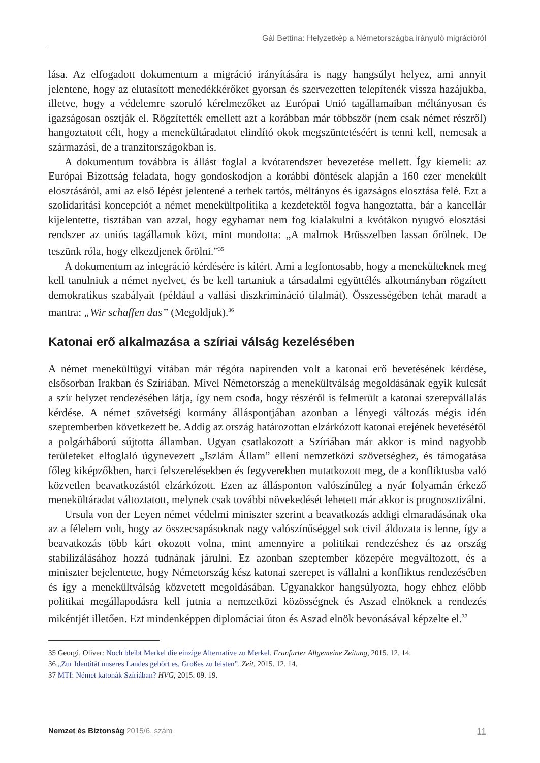Gál Bettina: Helyzetkép a Németországba irányuló migrációról
lása. Az elfogadott dokumentum a migráció irányítására is nagy hangsúlyt helyez, ami annyit jelentene, hogy az elutasított menedékkérőket gyorsan és szervezetten telepítenék vissza hazájukba, illetve, hogy a védelemre szoruló kérelmezőket az Európai Unió tagállamaiban méltányosan és igazságosan osztják el. Rögzítették emellett azt a korábban már többször (nem csak német részről) hangoztatott célt, hogy a menekültáradatot elindító okok megszüntetéséért is tenni kell, nemcsak a származási, de a tranzitországokban is.
A dokumentum továbbra is állást foglal a kvótarendszer bevezetése mellett. Így kiemeli: az Európai Bizottság feladata, hogy gondoskodjon a korábbi döntések alapján a 160 ezer menekült elosztásáról, ami az első lépést jelentené a terhek tartós, méltányos és igazságos elosztása felé. Ezt a szolidaritási koncepciót a német menekültpolitika a kezdetektől fogva hangoztatta, bár a kancellár kijelentette, tisztában van azzal, hogy egyhamar nem fog kialakulni a kvótákon nyugvó elosztási rendszer az uniós tagállamok közt, mint mondotta: „A malmok Brüsszelben lassan őrölnek. De teszünk róla, hogy elkezdjenek őrölni.”<sup>35</sup>
A dokumentum az integráció kérdésére is kitért. Ami a legfontosabb, hogy a menekülteknek meg kell tanulniuk a német nyelvet, és be kell tartaniuk a társadalmi együttélés alkotmányban rögzített demokratikus szabályait (például a vallási diszkrimináció tilalmát). Összességében tehát maradt a mantra: „Wir schaffen das” (Megoldjuk).<sup>36</sup>
Katonai erő alkalmazása a szíriai válság kezelésében
A német menekültügyi vitában már régóta napirenden volt a katonai erő bevetésének kérdése, elsősorban Irakban és Szíriában. Mivel Németország a menekültválság megoldásának egyik kulcsát a szír helyzet rendezésében látja, így nem csoda, hogy részéről is felmerült a katonai szerepvállalás kérdése. A német szövetségi kormány álláspontjában azonban a lényegi változás mégis idén szeptemberben következett be. Addig az ország határozottan elzárkózott katonai erejének bevetésétől a polgárháború sújtotta államban. Ugyan csatlakozott a Szíriában már akkor is mind nagyobb területeket elfoglaló úgynevezett „Iszlám Állam” elleni nemzetközi szövetséghez, és támogatása főleg kiképzőkben, harci felszerelésekben és fegyverekben mutatkozott meg, de a konfliktusba való közvetlen beavatkozástól elzárkózott. Ezen az állásponton valószínűleg a nyár folyamán érkező menekültáradat változtatott, melynek csak további növekedését lehetett már akkor is prognosztizálni.
Ursula von der Leyen német védelmi miniszter szerint a beavatkozás addigi elmaradásának oka az a félelem volt, hogy az összecsapásoknak nagy valószínűséggel sok civil áldozata is lenne, így a beavatkozás több kárt okozott volna, mint amennyire a politikai rendezéshez és az ország stabilizálásához hozzá tudnának járulni. Ez azonban szeptember közepére megváltozott, és a miniszter bejelentette, hogy Németország kész katonai szerepet is vállalni a konfliktus rendezésében és így a menekültválság közvetett megoldásában. Ugyanakkor hangsúlyozta, hogy ehhez előbb politikai megállapodásra kell jutnia a nemzetközi közösségnek és Aszad elnöknek a rendezés mikéntjét illetően. Ezt mindenképpen diplomáciai úton és Aszad elnök bevonásával képzelte el.<sup>37</sup>
35 Georgi, Oliver: Noch bleibt Merkel die einzige Alternative zu Merkel. Franfurter Allgemeine Zeitung, 2015. 12. 14.
36 „Zur Identität unseres Landes gehört es, Großes zu leisten”. Zeit, 2015. 12. 14.
37 MTI: Német katonák Szíriában? HVG, 2015. 09. 19.
Nemzet és Biztonság 2015/6. szám
11